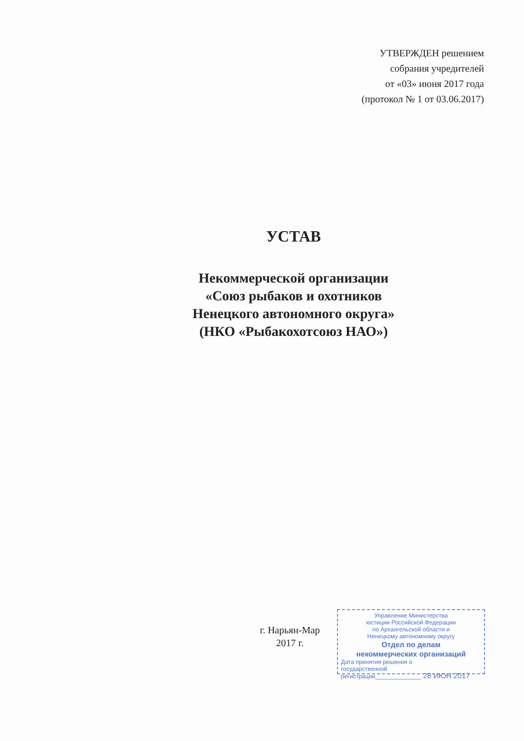УТВЕРЖДЕН решением
собрания учредителей
от «03» июня 2017 года
(протокол № 1 от 03.06.2017)
УСТАВ
Некоммерческой организации
«Союз рыбаков и охотников
Ненецкого автономного округа»
(НКО «Рыбакохотсоюз НАО»)
г. Нарьян-Мар
2017 г.
Управление Министерства
юстиции Российской Федерации
по Архангельской области и
Ненецкому автономному округу
Отдел по делам
некоммерческих организаций
Дата принятия решения о
государственной
регистрации______________ 28 ИЮН 2017